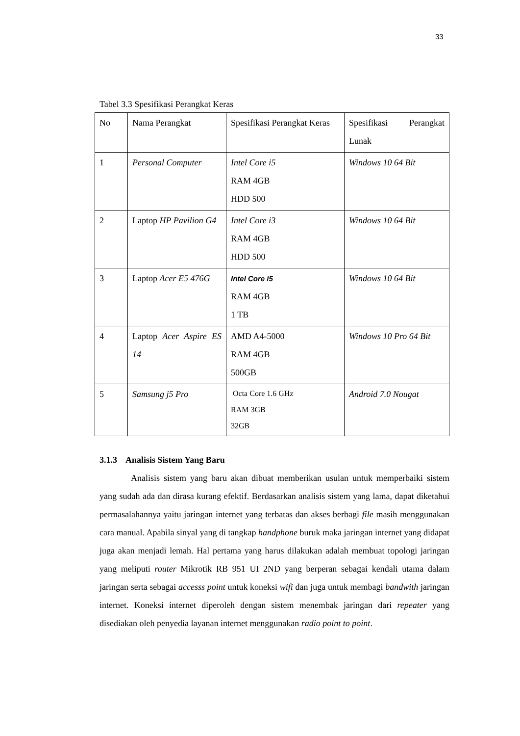33
Tabel 3.3 Spesifikasi Perangkat Keras
| No | Nama Perangkat | Spesifikasi Perangkat Keras | Spesifikasi Perangkat Lunak |
| 1 | Personal Computer | Intel Core i5 RAM 4GB HDD 500 | Windows 10 64 Bit |
| 2 | Laptop HP Pavilion G4 | Intel Core i3 RAM 4GB HDD 500 | Windows 10 64 Bit |
| 3 | Laptop Acer E5 476G | Intel Core i5 RAM 4GB 1 TB | Windows 10 64 Bit |
| 4 | Laptop Acer Aspire ES 14 | AMD A4-5000 RAM 4GB 500GB | Windows 10 Pro 64 Bit |
| 5 | Samsung j5 Pro | Octa Core 1.6 GHz RAM 3GB 32GB | Android 7.0 Nougat |
3.1.3 Analisis Sistem Yang Baru
Analisis sistem yang baru akan dibuat memberikan usulan untuk memperbaiki sistem yang sudah ada dan dirasa kurang efektif. Berdasarkan analisis sistem yang lama, dapat diketahui permasalahannya yaitu jaringan internet yang terbatas dan akses berbagi file masih menggunakan cara manual. Apabila sinyal yang di tangkap handphone buruk maka jaringan internet yang didapat juga akan menjadi lemah. Hal pertama yang harus dilakukan adalah membuat topologi jaringan yang meliputi router Mikrotik RB 951 UI 2ND yang berperan sebagai kendali utama dalam jaringan serta sebagai accesss point untuk koneksi wifi dan juga untuk membagi bandwith jaringan internet. Koneksi internet diperoleh dengan sistem menembak jaringan dari repeater yang disediakan oleh penyedia layanan internet menggunakan radio point to point.